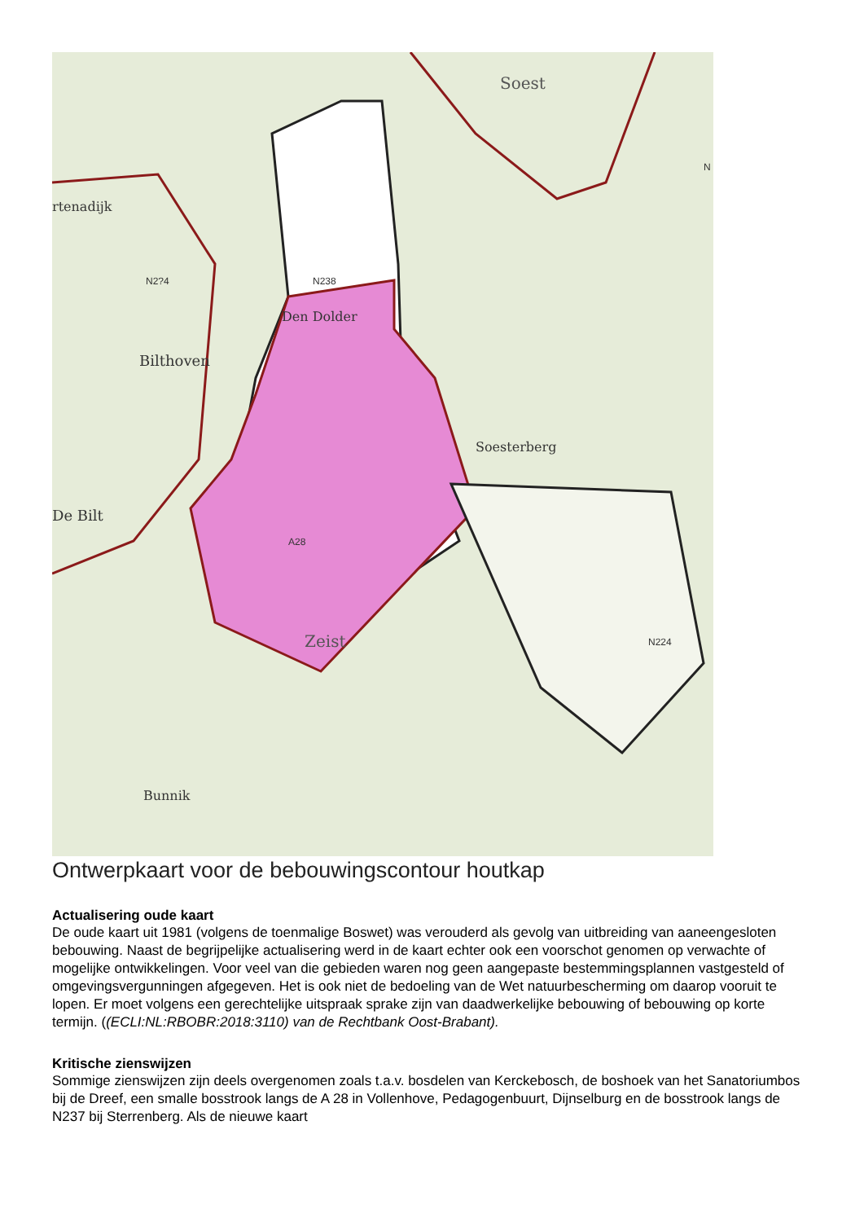Soest
rtenadijk
Bilthoven
Den Dolder
Soesterberg
De Bilt
Zeist
Bunnik
N2?4
N238
N224
N
A28
Ontwerpkaart voor de bebouwingscontour houtkap
Actualisering oude kaart
De oude kaart uit 1981 (volgens de toenmalige Boswet) was verouderd als gevolg van uitbreiding van aaneengesloten bebouwing. Naast de begrijpelijke actualisering werd in de kaart echter ook een voorschot genomen op verwachte of mogelijke ontwikkelingen. Voor veel van die gebieden waren nog geen aangepaste bestemmingsplannen vastgesteld of omgevingsvergunningen afgegeven. Het is ook niet de bedoeling van de Wet natuurbescherming om daarop vooruit te lopen. Er moet volgens een gerechtelijke uitspraak sprake zijn van daadwerkelijke bebouwing of bebouwing op korte termijn. ((ECLI:NL:RBOBR:2018:3110) van de Rechtbank Oost-Brabant).
Kritische zienswijzen
Sommige zienswijzen zijn deels overgenomen zoals t.a.v. bosdelen van Kerckebosch, de boshoek van het Sanatoriumbos bij de Dreef, een smalle bosstrook langs de A 28 in Vollenhove, Pedagogenbuurt, Dijnselburg en de bosstrook langs de N237 bij Sterrenberg. Als de nieuwe kaart